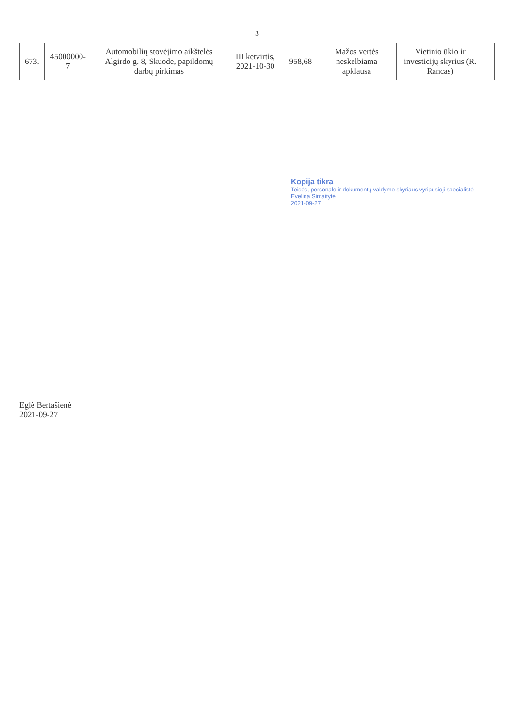3
| 673. | 45000000-7 | Automobilių stovėjimo aikštelės Algirdo g. 8, Skuode, papildomų darbų pirkimas | III ketvirtis, 2021-10-30 | 958,68 | Mažos vertės neskelbiama apklausa | Vietinio ūkio ir investicijų skyrius (R. Rancas) | |
Kopija tikra
Teisės, personalo ir dokumentų valdymo skyriaus vyriausioji specialistė
Evelina Simaitytė
2021-09-27
Eglė Bertašienė
2021-09-27